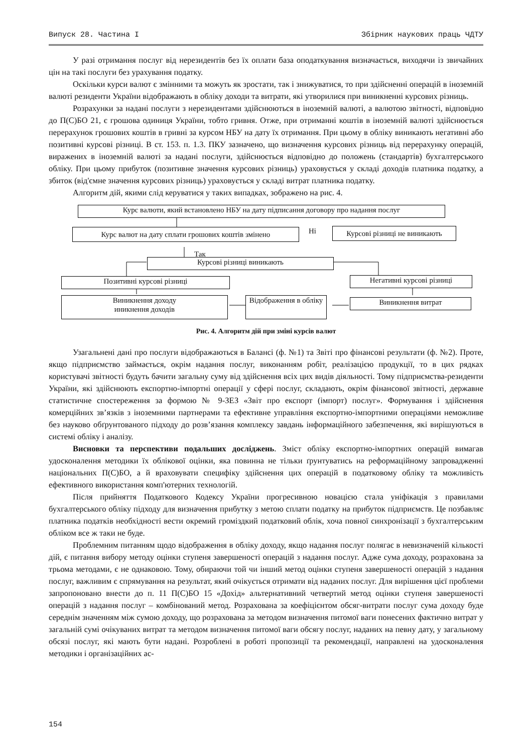Випуск 28. Частина I Збірник наукових праць ЧДТУ
У разі отримання послуг від нерезидентів без їх оплати база оподаткування визначається, виходячи із звичайних цін на такі послуги без урахування податку.
Оскільки курси валют є змінними та можуть як зростати, так і знижуватися, то при здійсненні операцій в іноземній валюті резиденти України відображають в обліку доходи та витрати, які утворилися при виникненні курсових різниць.
Розрахунки за надані послуги з нерезидентами здійснюються в іноземній валюті, а валютою звітності, відповідно до П(С)БО 21, є грошова одиниця України, тобто гривня. Отже, при отриманні коштів в іноземній валюті здійснюється перерахунок грошових коштів в гривні за курсом НБУ на дату їх отримання. При цьому в обліку виникають негативні або позитивні курсові різниці. В ст. 153. п. 1.3. ПКУ зазначено, що визначення курсових різниць від перерахунку операцій, виражених в іноземній валюті за надані послуги, здійснюється відповідно до положень (стандартів) бухгалтерського обліку. При цьому прибуток (позитивне значення курсових різниць) ураховується у складі доходів платника податку, а збиток (від'ємне значення курсових різниць) ураховується у складі витрат платника податку.
Алгоритм дій, якими слід керуватися у таких випадках, зображено на рис. 4.
Курс валюти, який встановлено НБУ на дату підписання договору про надання послуг
Курс валют на дату сплати грошових коштів змінено Ні
Курсові різниці не виникають
Так
Курсові різниці виникають
Позитивні курсові різниці Негативні курсові різниці
Виникнення доходу
иникнення доходів
Відображення в обліку
Виникнення витрат
Рис. 4. Алгоритм дій при зміні курсів валют
Узагальнені дані про послуги відображаються в Балансі (ф. №1) та Звіті про фінансові результати (ф. №2). Проте, якщо підприємство займається, окрім надання послуг, виконанням робіт, реалізацією продукції, то в цих рядках користувачі звітності будуть бачити загальну суму від здійснення всіх цих видів діяльності. Тому підприємства-резиденти України, які здійснюють експортно-імпортні операції у сфері послуг, складають, окрім фінансової звітності, державне статистичне спостереження за формою № 9-ЗЕЗ «Звіт про експорт (імпорт) послуг». Формування і здійснення комерційних зв’язків з іноземними партнерами та ефективне управління експортно-імпортними операціями неможливе без науково обґрунтованого підходу до розв’язання комплексу завдань інформаційного забезпечення, які вирішуються в системі обліку і аналізу.
Висновки та перспективи подальших досліджень. Зміст обліку експортно-імпортних операцій вимагав удосконалення методики їх облікової оцінки, яка повинна не тільки ґрунтуватись на реформаційному запровадженні національних П(С)БО, а й враховувати специфіку здійснення цих операцій в податковому обліку та можливість ефективного використання комп'ютерних технологій.
Після прийняття Податкового Кодексу України прогресивною новацією стала уніфікація з правилами бухгалтерського обліку підходу для визначення прибутку з метою сплати податку на прибуток підприємств. Це позбавляє платника податків необхідності вести окремий громіздкий податковий облік, хоча повної синхронізації з бухгалтерським обліком все ж таки не буде.
Проблемним питанням щодо відображення в обліку доходу, якщо надання послуг полягає в невизначеній кількості дій, є питання вибору методу оцінки ступеня завершеності операцій з надання послуг. Адже сума доходу, розрахована за трьома методами, є не однаковою. Тому, обираючи той чи інший метод оцінки ступеня завершеності операцій з надання послуг, важливим є спрямування на результат, який очікується отримати від наданих послуг. Для вирішення цієї проблеми запропоновано внести до п. 11 П(С)БО 15 «Дохід» альтернативний четвертий метод оцінки ступеня завершеності операцій з надання послуг – комбінований метод. Розрахована за коефіцієнтом обсяг-витрати послуг сума доходу буде середнім значенням між сумою доходу, що розрахована за методом визначення питомої ваги понесених фактично витрат у загальній сумі очікуваних витрат та методом визначення питомої ваги обсягу послуг, наданих на певну дату, у загальному обсязі послуг, які мають бути надані. Розроблені в роботі пропозиції та рекомендації, направлені на удосконалення методики і організаційних ас-
154